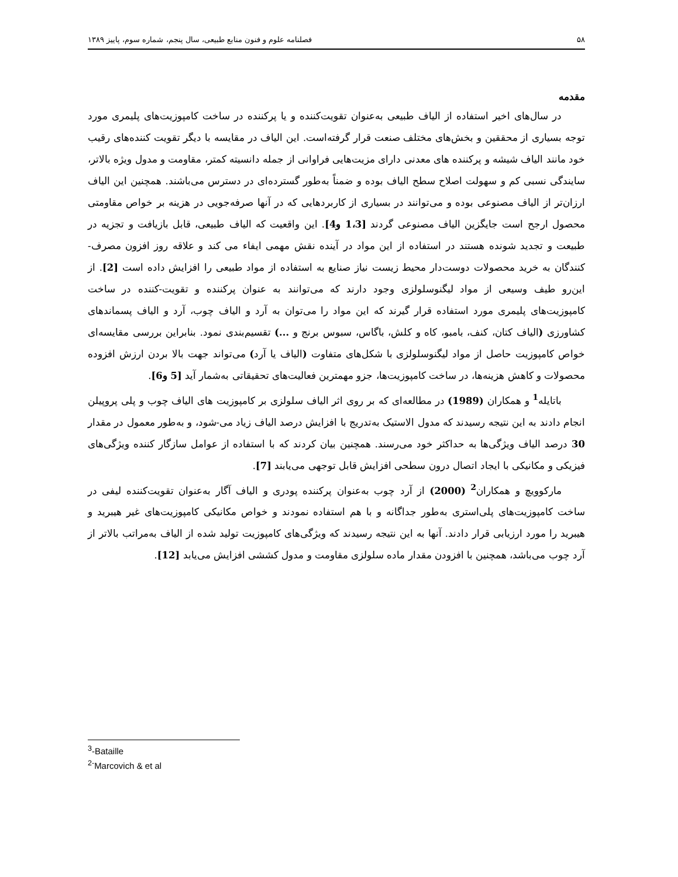۵۸ فصلنامه علوم و فنون منابع طبیعی، سال پنجم، شماره سوم، پاییز ۱۳۸۹
مقدمه
در سال‌های اخیر استفاده از الیاف طبیعی به‌عنوان تقویت‌کننده و یا پرکننده در ساخت کامپوزیت‌های پلیمری مورد توجه بسیاری از محققین و بخش‌های مختلف صنعت قرار گرفته‌است. این الیاف در مقایسه با دیگر تقویت کننده‌های رقیب خود مانند الیاف شیشه و پرکننده های معدنی دارای مزیت‌هایی فراوانی از جمله دانسیته کمتر، مقاومت و مدول ویژه بالاتر، سایندگی نسبی کم و سهولت اصلاح سطح الیاف بوده و ضمناً به‌طور گسترده‌ای در دسترس می‌باشند. همچنین این الیاف ارزان‌تر از الیاف مصنوعی بوده و می‌توانند در بسیاری از کاربردهایی که در آنها صرفه‌جویی در هزینه بر خواص مقاومتی محصول ارجح است جایگزین الیاف مصنوعی گردند [1،3 و4]. این واقعیت که الیاف طبیعی، قابل بازیافت و تجزیه در طبیعت و تجدید شونده هستند در استفاده از این مواد در آینده نقش مهمی ایفاء می کند و علاقه روز افزون مصرف-کنندگان به خرید محصولات دوست‌دار محیط زیست نیاز صنایع به استفاده از مواد طبیعی را افزایش داده است [2]. از این‌رو طیف وسیعی از مواد لیگنوسلولزی وجود دارند که می‌توانند به عنوان پرکننده و تقویت-کننده در ساخت کامپوزیت‌های پلیمری مورد استفاده قرار گیرند که این مواد را می‌توان به آرد و الیاف چوب، آرد و الیاف پسماندهای کشاورزی (الیاف کتان، کنف، بامبو، کاه و کلش، باگاس، سبوس برنج و ...) تقسیم‌بندی نمود. بنابراین بررسی مقایسه‌ای خواص کامپوزیت حاصل از مواد لیگنوسلولزی با شکل‌های متفاوت (الیاف یا آرد) می‌تواند جهت بالا بردن ارزش افزوده محصولات و کاهش هزینه‌ها، در ساخت کامپوزیت‌ها، جزو مهمترین فعالیت‌های تحقیقاتی به‌شمار آید [5 و6].
باتایله<sup>1</sup> و همکاران (1989) در مطالعه‌ای که بر روی اثر الیاف سلولزی بر کامپوزیت های الیاف چوب و پلی پروپیلن انجام دادند به این نتیجه رسیدند که مدول الاستیک به‌تدریج با افزایش درصد الیاف زیاد می-شود، و به‌طور معمول در مقدار 30 درصد الیاف ویژگی‌ها به حداکثر خود می‌رسند. همچنین بیان کردند که با استفاده از عوامل سازگار کننده ویژگی‌های فیزیکی و مکانیکی با ایجاد اتصال درون سطحی افزایش قابل توجهی می‌یابند [7].
مارکوویچ و همکاران<sup>2</sup> (2000) از آرد چوب به‌عنوان پرکننده پودری و الیاف آگار به‌عنوان تقویت‌کننده لیفی در ساخت کامپوزیت‌های پلی‌استری به‌طور جداگانه و با هم استفاده نمودند و خواص مکانیکی کامپوزیت‌های غیر هیبرید و هیبرید را مورد ارزیابی قرار دادند. آنها به این نتیجه رسیدند که ویژگی‌های کامپوزیت تولید شده از الیاف به‌مراتب بالاتر از آرد چوب می‌باشد، همچنین با افزودن مقدار ماده سلولزی مقاومت و مدول کششی افزایش می‌یابد [12].
<sup>3</sup>-Bataille
<sup>2-</sup>Marcovich & et al